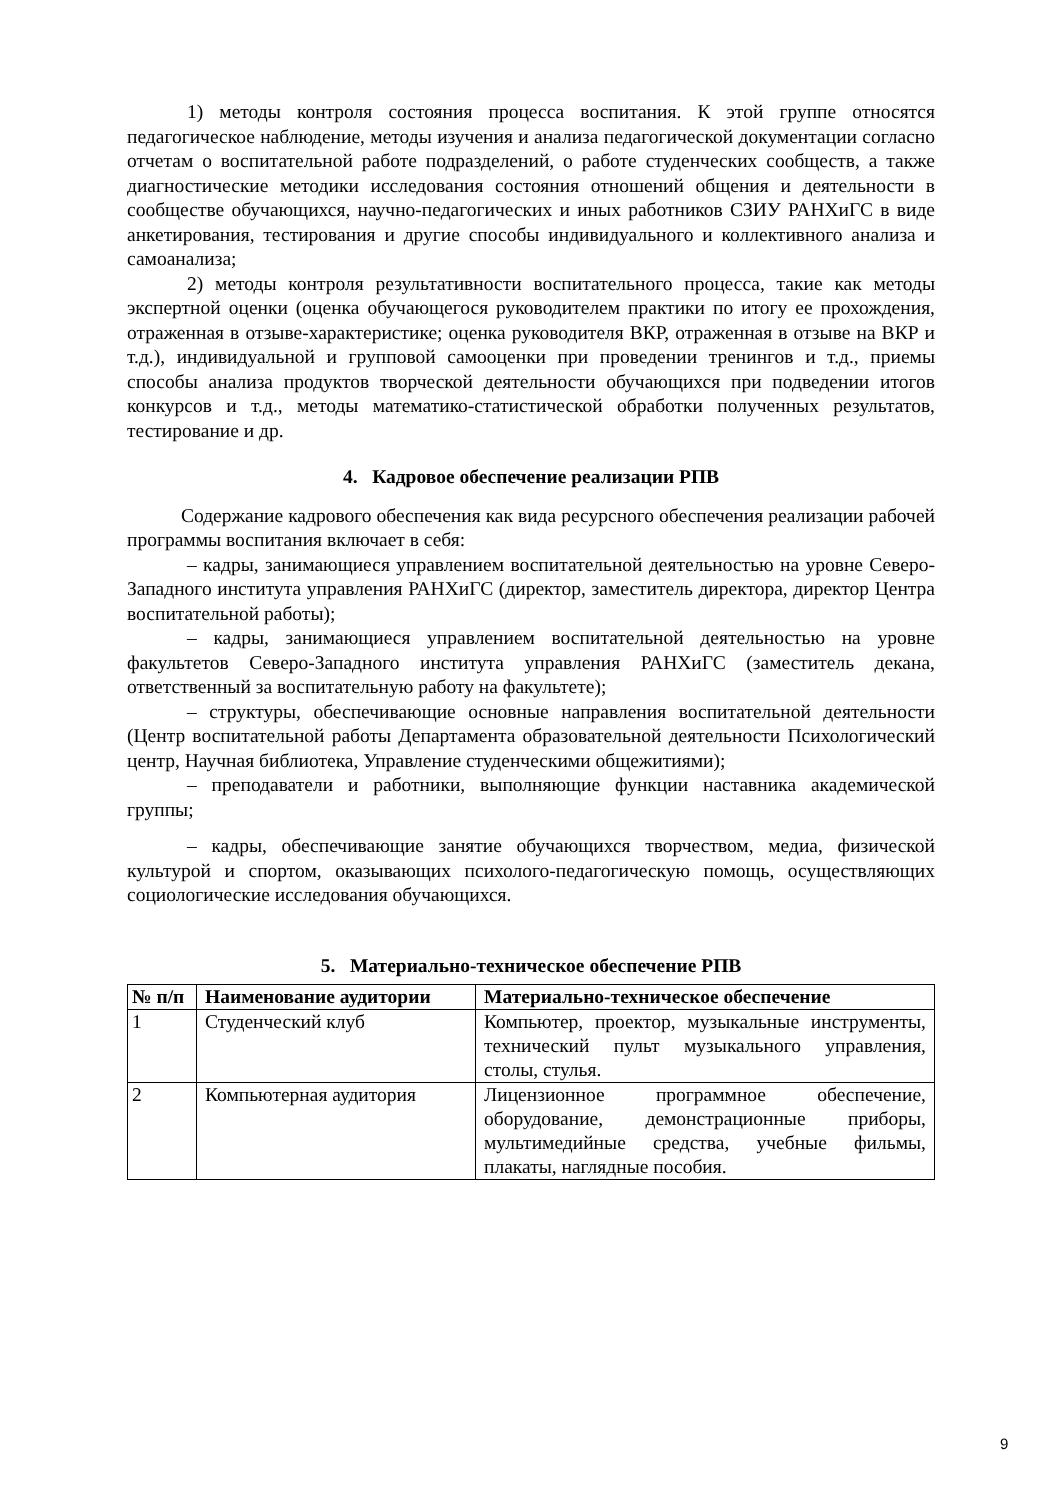1) методы контроля состояния процесса воспитания. К этой группе относятся педагогическое наблюдение, методы изучения и анализа педагогической документации согласно отчетам о воспитательной работе подразделений, о работе студенческих сообществ, а также диагностические методики исследования состояния отношений общения и деятельности в сообществе обучающихся, научно-педагогических и иных работников СЗИУ РАНХиГС в виде анкетирования, тестирования и другие способы индивидуального и коллективного анализа и самоанализа;
2) методы контроля результативности воспитательного процесса, такие как методы экспертной оценки (оценка обучающегося руководителем практики по итогу ее прохождения, отраженная в отзыве-характеристике; оценка руководителя ВКР, отраженная в отзыве на ВКР и т.д.), индивидуальной и групповой самооценки при проведении тренингов и т.д., приемы способы анализа продуктов творческой деятельности обучающихся при подведении итогов конкурсов и т.д., методы математико-статистической обработки полученных результатов, тестирование и др.
4. Кадровое обеспечение реализации РПВ
Содержание кадрового обеспечения как вида ресурсного обеспечения реализации рабочей программы воспитания включает в себя:
– кадры, занимающиеся управлением воспитательной деятельностью на уровне Северо-Западного института управления РАНХиГС (директор, заместитель директора, директор Центра воспитательной работы);
– кадры, занимающиеся управлением воспитательной деятельностью на уровне факультетов Северо-Западного института управления РАНХиГС (заместитель декана, ответственный за воспитательную работу на факультете);
– структуры, обеспечивающие основные направления воспитательной деятельности (Центр воспитательной работы Департамента образовательной деятельности Психологический центр, Научная библиотека, Управление студенческими общежитиями);
– преподаватели и работники, выполняющие функции наставника академической группы;
– кадры, обеспечивающие занятие обучающихся творчеством, медиа, физической культурой и спортом, оказывающих психолого-педагогическую помощь, осуществляющих социологические исследования обучающихся.
5. Материально-техническое обеспечение РПВ
| № п/п | Наименование аудитории | Материально-техническое обеспечение |
| --- | --- | --- |
| 1 | Студенческий клуб | Компьютер, проектор, музыкальные инструменты, технический пульт музыкального управления, столы, стулья. |
| 2 | Компьютерная аудитория | Лицензионное программное обеспечение, оборудование, демонстрационные приборы, мультимедийные средства, учебные фильмы, плакаты, наглядные пособия. |
9